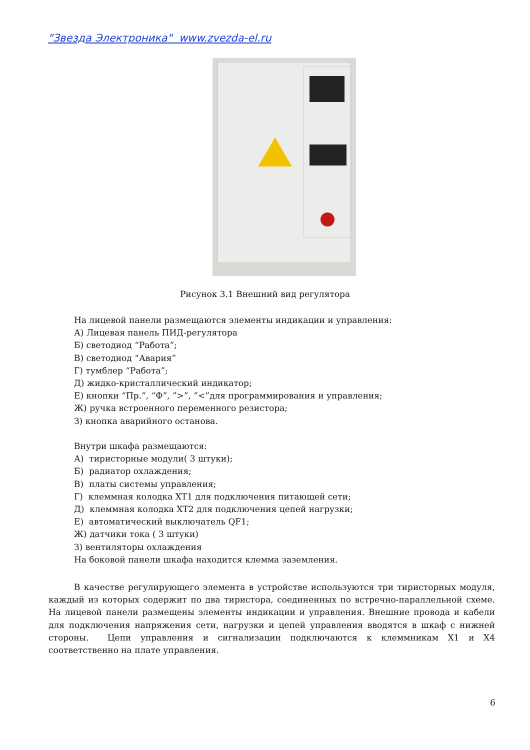"Звезда Электроника" www.zvezda-el.ru
Рисунок 3.1 Внешний вид регулятора
На лицевой панели размещаются элементы индикации и управления:
А) Лицевая панель ПИД-регулятора
Б) светодиод “Работа”;
В) светодиод “Авария”
Г) тумблер “Работа”;
Д) жидко-кристаллический индикатор;
Е) кнопки “Пр.”, “Ф”, ”>”, ”<”для программирования и управления;
Ж) ручка встроенного переменного резистора;
З) кнопка аварийного останова.
Внутри шкафа размещаются:
А) тиристорные модули( 3 штуки);
Б) радиатор охлаждения;
В) платы системы управления;
Г) клеммная колодка XT1 для подключения питающей сети;
Д) клеммная колодка XT2 для подключения цепей нагрузки;
Е) автоматический выключатель QF1;
Ж) датчики тока ( 3 штуки)
З) вентиляторы охлаждения
На боковой панели шкафа находится клемма заземления.
В качестве регулирующего элемента в устройстве используются три тиристорных модуля, каждый из которых содержит по два тиристора, соединенных по встречно-параллельной схеме. На лицевой панели размещены элементы индикации и управления. Внешние провода и кабели для подключения напряжения сети, нагрузки и цепей управления вводятся в шкаф с нижней стороны. Цепи управления и сигнализации подключаются к клеммникам X1 и X4 соответственно на плате управления.
6